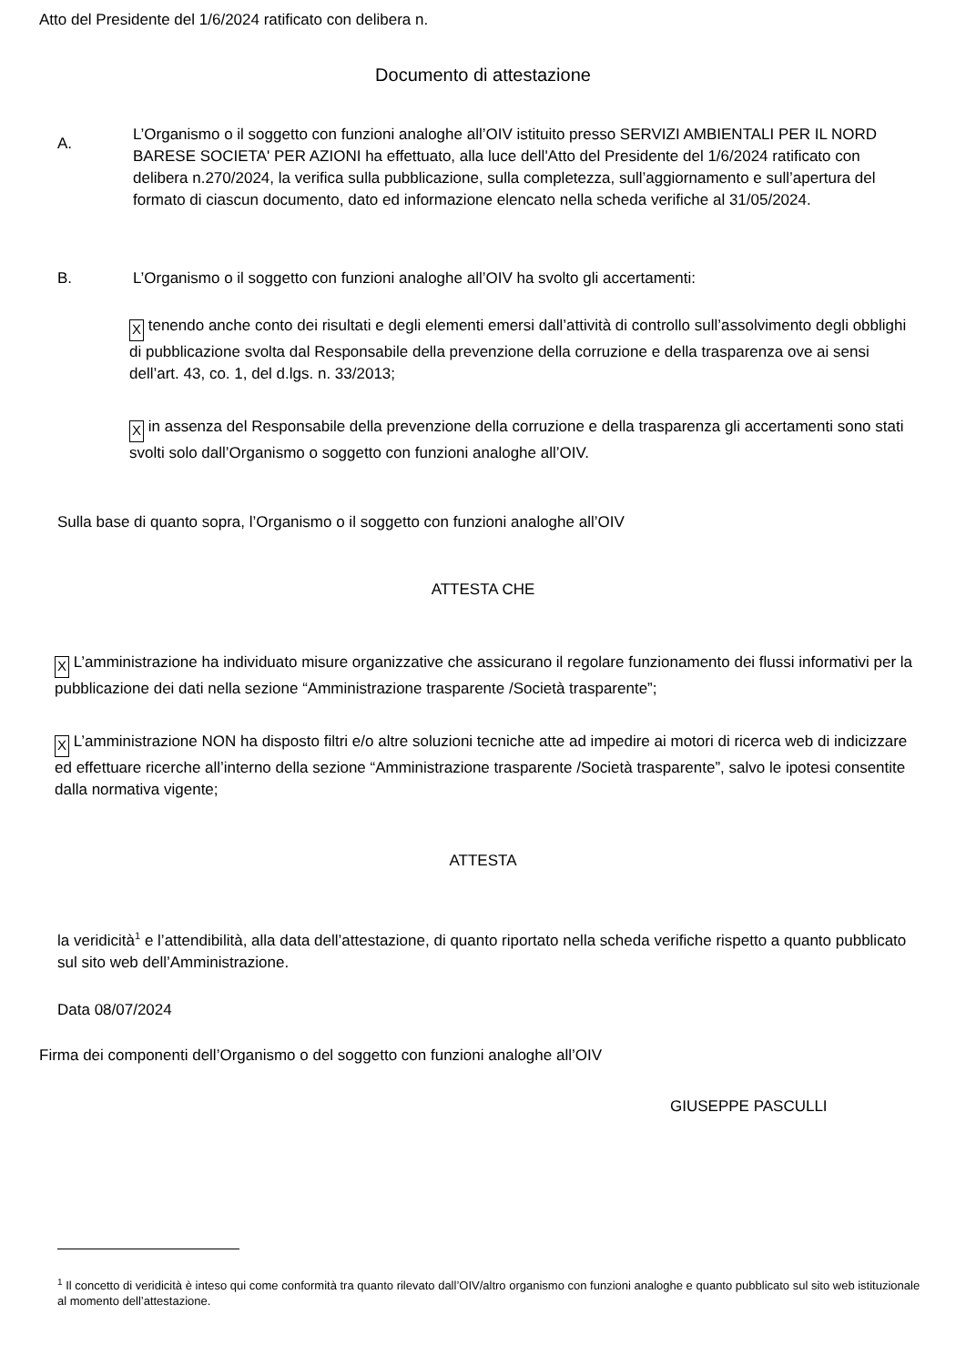Atto del Presidente del 1/6/2024 ratificato con delibera n.
Documento di attestazione
A.
L’Organismo o il soggetto con funzioni analoghe all’OIV istituito presso SERVIZI AMBIENTALI PER IL NORD BARESE SOCIETA' PER AZIONI ha effettuato, alla luce dell'Atto del Presidente del 1/6/2024 ratificato con delibera n.270/2024, la verifica sulla pubblicazione, sulla completezza, sull’aggiornamento e sull’apertura del formato di ciascun documento, dato ed informazione elencato nella scheda verifiche al 31/05/2024.
B. L’Organismo o il soggetto con funzioni analoghe all’OIV ha svolto gli accertamenti:
X tenendo anche conto dei risultati e degli elementi emersi dall’attività di controllo sull’assolvimento degli obblighi di pubblicazione svolta dal Responsabile della prevenzione della corruzione e della trasparenza ove ai sensi dell’art. 43, co. 1, del d.lgs. n. 33/2013;
X in assenza del Responsabile della prevenzione della corruzione e della trasparenza gli accertamenti sono stati svolti solo dall’Organismo o soggetto con funzioni analoghe all’OIV.
Sulla base di quanto sopra, l’Organismo o il soggetto con funzioni analoghe all’OIV
ATTESTA CHE
X L’amministrazione ha individuato misure organizzative che assicurano il regolare funzionamento dei flussi informativi per la pubblicazione dei dati nella sezione “Amministrazione trasparente /Società trasparente”;
X L’amministrazione NON ha disposto filtri e/o altre soluzioni tecniche atte ad impedire ai motori di ricerca web di indicizzare ed effettuare ricerche all’interno della sezione “Amministrazione trasparente /Società trasparente”, salvo le ipotesi consentite dalla normativa vigente;
ATTESTA
la veridicità<sup>1</sup> e l’attendibilità, alla data dell’attestazione, di quanto riportato nella scheda verifiche rispetto a quanto pubblicato sul sito web dell’Amministrazione.
Data 08/07/2024
Firma dei componenti dell’Organismo o del soggetto con funzioni analoghe all’OIV
GIUSEPPE PASCULLI
<sup>1</sup> Il concetto di veridicità è inteso qui come conformità tra quanto rilevato dall’OIV/altro organismo con funzioni analoghe e quanto pubblicato sul sito web istituzionale al momento dell’attestazione.